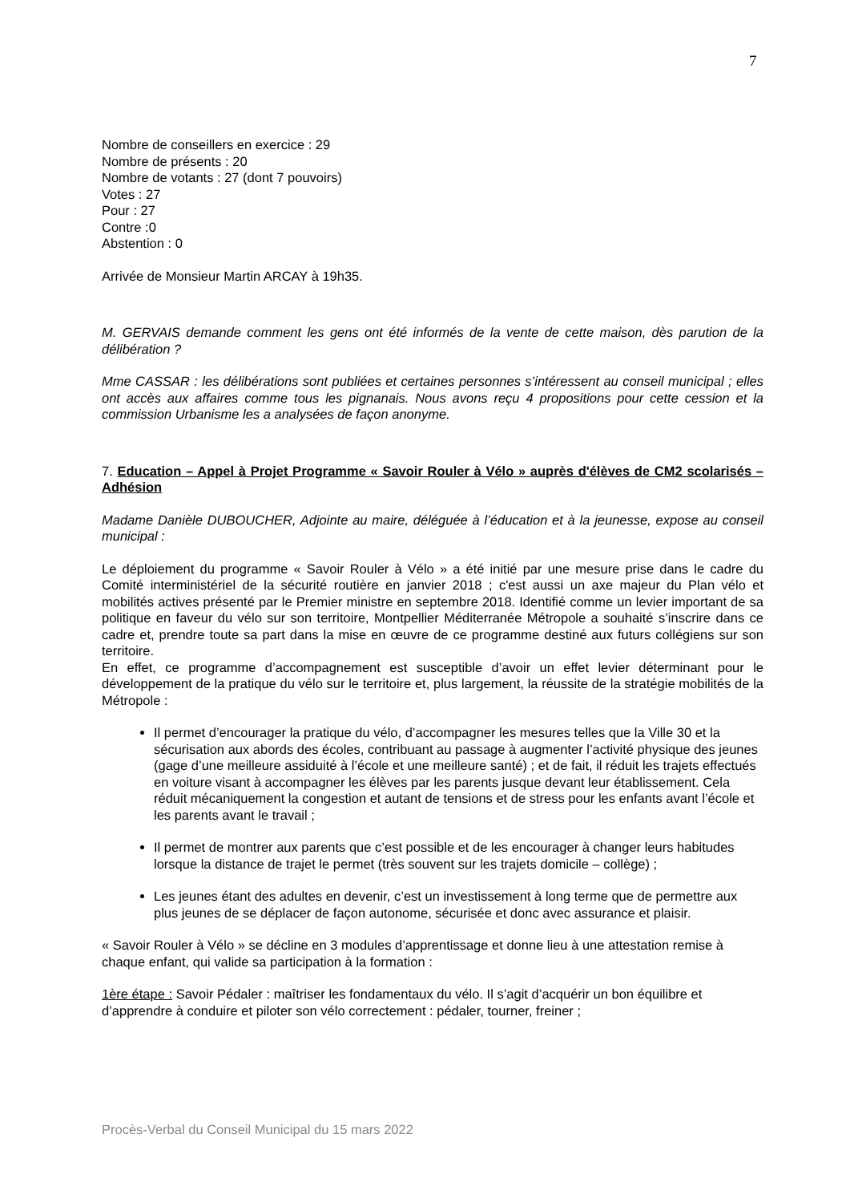7
Nombre de conseillers en exercice : 29
Nombre de présents : 20
Nombre de votants : 27 (dont 7 pouvoirs)
Votes : 27
Pour : 27
Contre :0
Abstention : 0
Arrivée de Monsieur Martin ARCAY à 19h35.
M. GERVAIS demande comment les gens ont été informés de la vente de cette maison, dès parution de la délibération ?
Mme CASSAR : les délibérations sont publiées et certaines personnes s’intéressent au conseil municipal ; elles ont accès aux affaires comme tous les pignanais. Nous avons reçu 4 propositions pour cette cession et la commission Urbanisme les a analysées de façon anonyme.
7. Education – Appel à Projet Programme « Savoir Rouler à Vélo » auprès d'élèves de CM2 scolarisés – Adhésion
Madame Danièle DUBOUCHER, Adjointe au maire, déléguée à l’éducation et à la jeunesse, expose au conseil municipal :
Le déploiement du programme « Savoir Rouler à Vélo » a été initié par une mesure prise dans le cadre du Comité interministériel de la sécurité routière en janvier 2018 ; c'est aussi un axe majeur du Plan vélo et mobilités actives présenté par le Premier ministre en septembre 2018. Identifié comme un levier important de sa politique en faveur du vélo sur son territoire, Montpellier Méditerranée Métropole a souhaité s’inscrire dans ce cadre et, prendre toute sa part dans la mise en œuvre de ce programme destiné aux futurs collégiens sur son territoire.
En effet, ce programme d’accompagnement est susceptible d’avoir un effet levier déterminant pour le développement de la pratique du vélo sur le territoire et, plus largement, la réussite de la stratégie mobilités de la Métropole :
Il permet d’encourager la pratique du vélo, d’accompagner les mesures telles que la Ville 30 et la sécurisation aux abords des écoles, contribuant au passage à augmenter l’activité physique des jeunes (gage d’une meilleure assiduité à l’école et une meilleure santé) ; et de fait, il réduit les trajets effectués en voiture visant à accompagner les élèves par les parents jusque devant leur établissement. Cela réduit mécaniquement la congestion et autant de tensions et de stress pour les enfants avant l’école et les parents avant le travail ;
Il permet de montrer aux parents que c’est possible et de les encourager à changer leurs habitudes lorsque la distance de trajet le permet (très souvent sur les trajets domicile – collège) ;
Les jeunes étant des adultes en devenir, c’est un investissement à long terme que de permettre aux plus jeunes de se déplacer de façon autonome, sécurisée et donc avec assurance et plaisir.
« Savoir Rouler à Vélo » se décline en 3 modules d’apprentissage et donne lieu à une attestation remise à chaque enfant, qui valide sa participation à la formation :
1ère étape : Savoir Pédaler : maîtriser les fondamentaux du vélo. Il s’agit d’acquérir un bon équilibre et d’apprendre à conduire et piloter son vélo correctement : pédaler, tourner, freiner ;
Procès-Verbal du Conseil Municipal du 15 mars 2022